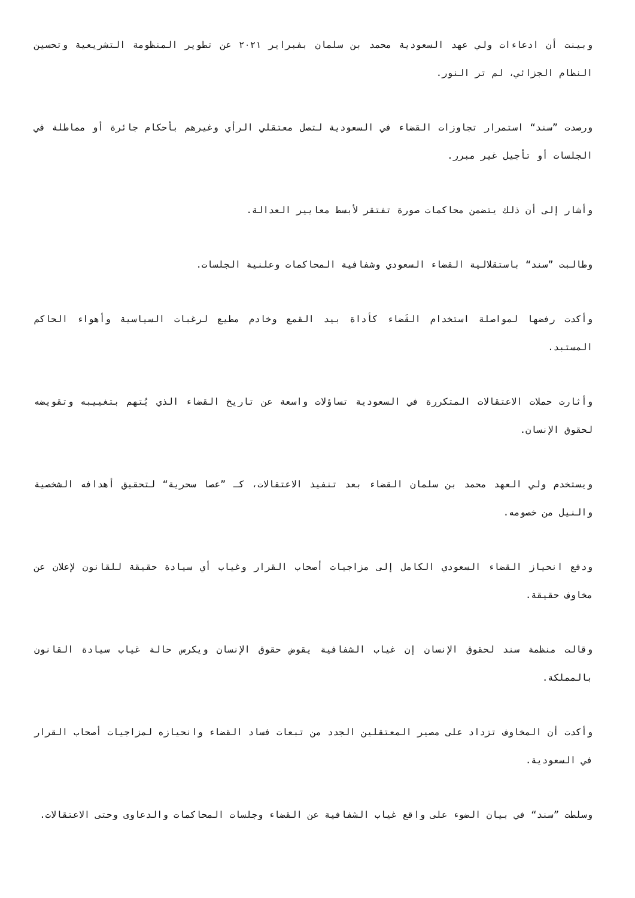وبينت أن ادعاءات ولي عهد السعودية محمد بن سلمان بفبراير ٢٠٢١ عن تطوير المنظومة التشريعية وتحسين النظام الجزائي، لم تر النور.
ورصدت ”سند“ استمرار تجاوزات القضاء في السعودية لتصل معتقلي الرأي وغيرهم بأحكام جائرة أو مماطلة في الجلسات أو تأجيل غير مبرر.
وأشار إلى أن ذلك يتضمن محاكمات صورة تفتقر لأبسط معايير العدالة.
وطالبت ”سند“ باستقلالية القضاء السعودي وشفافية المحاكمات وعلنية الجلسات.
وأكدت رفضها لمواصلة استخدام القَضاء كأداة بيد القمع وخادم مطيع لرغبات السياسية وأهواء الحاكم المستبد.
وأثارت حملات الاعتقالات المتكررة في السعودية تساؤلات واسعة عن تاريخ القضاء الذي يُتهم بتغييبه وتقويضه لحقوق الإنسان.
ويستخدم ولي العهد محمد بن سلمان القضاء بعد تنفيذ الاعتقالات، كـ ”عصا سحرية“ لتحقيق أهدافه الشخصية والنيل من خصومه.
ودفع انحياز القضاء السعودي الكامل إلى مزاجيات أصحاب القرار وغياب أي سيادة حقيقة للقانون لإعلان عن مخاوف حقيقة.
وقالت منظمة سند لحقوق الإنسان إن غياب الشفافية يقوض حقوق الإنسان ويكرس حالة غياب سيادة القانون بالمملكة.
وأكدت أن المخاوف تزداد على مصير المعتقلين الجدد من تبعات فساد القضاء وانحيازه لمزاجيات أصحاب القرار في السعودية.
وسلطت ”سند“ في بيان الضوء على واقع غياب الشفافية عن القضاء وجلسات المحاكمات والدعاوى وحتى الاعتقالات.